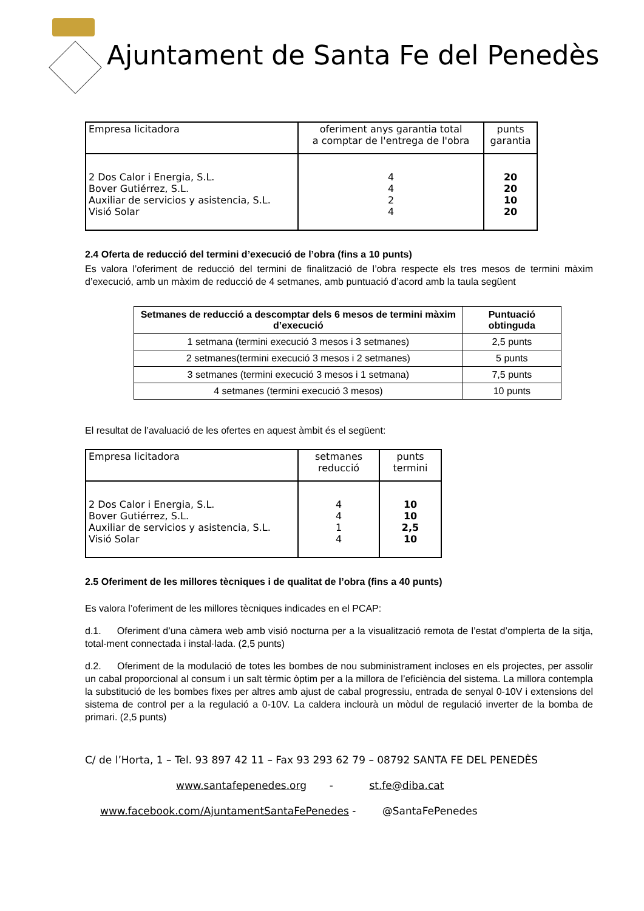Ajuntament de Santa Fe del Penedès
| Empresa licitadora | oferiment anys garantia total a comptar de l'entrega de l'obra | punts garantia |
| --- | --- | --- |
| 2 Dos Calor i Energia, S.L. Bover Gutiérrez, S.L. Auxiliar de servicios y asistencia, S.L. Visió Solar | 4 4 2 4 | 20 20 10 20 |
2.4 Oferta de reducció del termini d’execució de l’obra (fins a 10 punts)
Es valora l’oferiment de reducció del termini de finalització de l’obra respecte els tres mesos de termini màxim d’execució, amb un màxim de reducció de 4 setmanes, amb puntuació d’acord amb la taula següent
| Setmanes de reducció a descomptar dels 6 mesos de termini màxim d’execució | Puntuació obtinguda |
| --- | --- |
| 1 setmana (termini execució 3 mesos i 3 setmanes) | 2,5 punts |
| 2 setmanes(termini execució 3 mesos i 2 setmanes) | 5 punts |
| 3 setmanes (termini execució 3 mesos i 1 setmana) | 7,5 punts |
| 4 setmanes (termini execució 3 mesos) | 10 punts |
El resultat de l’avaluació de les ofertes en aquest àmbit és el següent:
| Empresa licitadora | setmanes reducció | punts termini |
| --- | --- | --- |
| 2 Dos Calor i Energia, S.L. Bover Gutiérrez, S.L. Auxiliar de servicios y asistencia, S.L. Visió Solar | 4 4 1 4 | 10 10 2,5 10 |
2.5 Oferiment de les millores tècniques i de qualitat de l’obra (fins a 40 punts)
Es valora l’oferiment de les millores tècniques indicades en el PCAP:
d.1. Oferiment d’una càmera web amb visió nocturna per a la visualització remota de l’estat d’omplerta de la sitja, total-ment connectada i instal·lada. (2,5 punts)
d.2. Oferiment de la modulació de totes les bombes de nou subministrament incloses en els projectes, per assolir un cabal proporcional al consum i un salt tèrmic òptim per a la millora de l’eficiència del sistema. La millora contempla la substitució de les bombes fixes per altres amb ajust de cabal progressiu, entrada de senyal 0-10V i extensions del sistema de control per a la regulació a 0-10V. La caldera inclourà un mòdul de regulació inverter de la bomba de primari. (2,5 punts)
C/ de l’Horta, 1 – Tel. 93 897 42 11 – Fax 93 293 62 79 – 08792 SANTA FE DEL PENEDÈS
www.santafepenedes.org - st.fe@diba.cat
www.facebook.com/AjuntamentSantaFePenedes - @SantaFePenedes